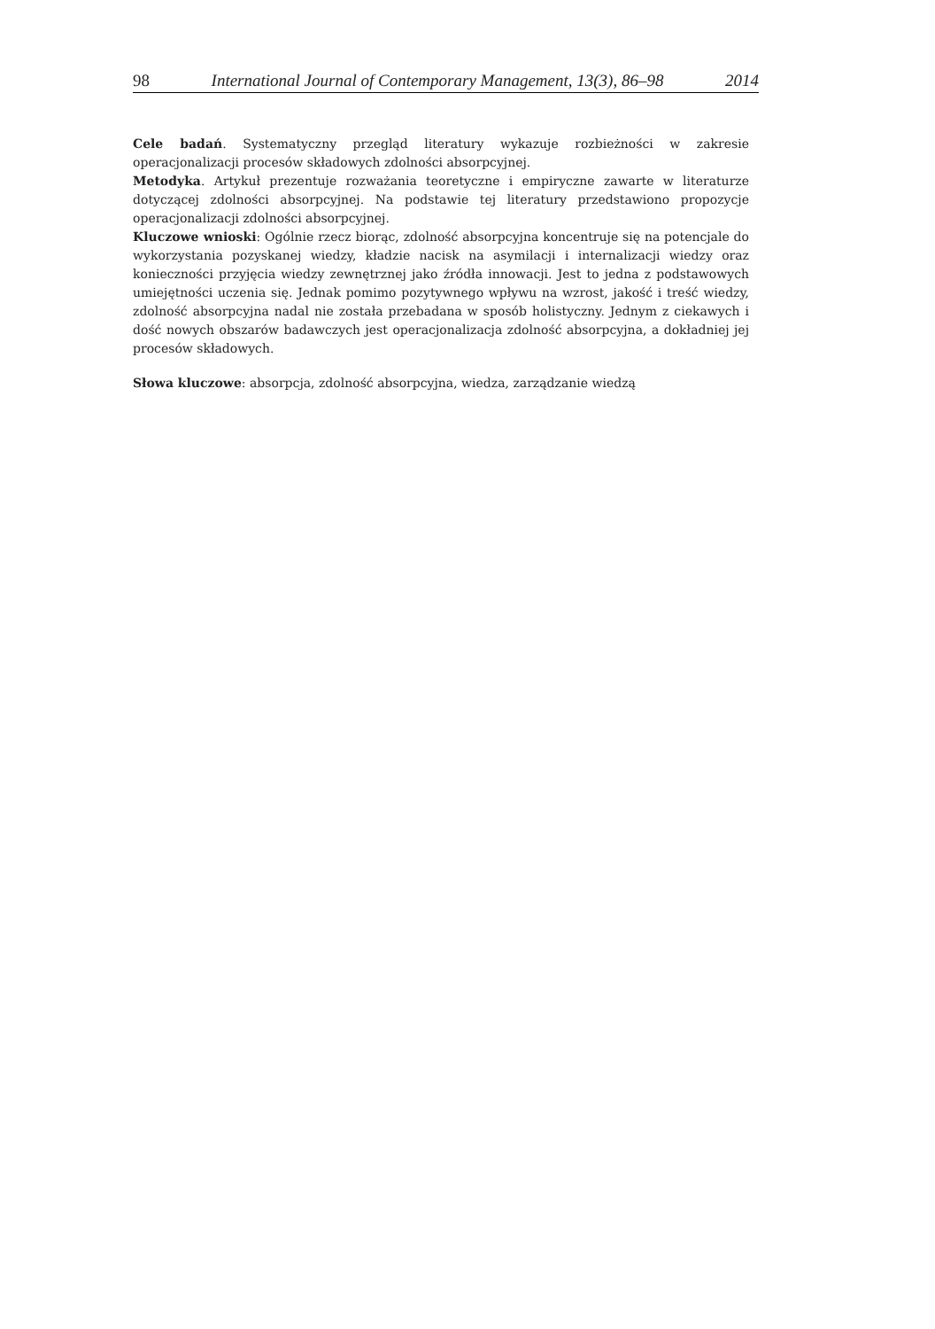98 International Journal of Contemporary Management, 13(3), 86–98 2014
Cele badań. Systematyczny przegląd literatury wykazuje rozbieżności w zakresie operacjonalizacji procesów składowych zdolności absorpcyjnej.
Metodyka. Artykuł prezentuje rozważania teoretyczne i empiryczne zawarte w literaturze dotyczącej zdolności absorpcyjnej. Na podstawie tej literatury przedstawiono propozycje operacjonalizacji zdolności absorpcyjnej.
Kluczowe wnioski: Ogólnie rzecz biorąc, zdolność absorpcyjna koncentruje się na potencjale do wykorzystania pozyskanej wiedzy, kładzie nacisk na asymilacji i internalizacji wiedzy oraz konieczności przyjęcia wiedzy zewnętrznej jako źródła innowacji. Jest to jedna z podstawowych umiejętności uczenia się. Jednak pomimo pozytywnego wpływu na wzrost, jakość i treść wiedzy, zdolność absorpcyjna nadal nie została przebadana w sposób holistyczny. Jednym z ciekawych i dość nowych obszarów badawczych jest operacjonalizacja zdolność absorpcyjna, a dokładniej jej procesów składowych.
Słowa kluczowe: absorpcja, zdolność absorpcyjna, wiedza, zarządzanie wiedzą